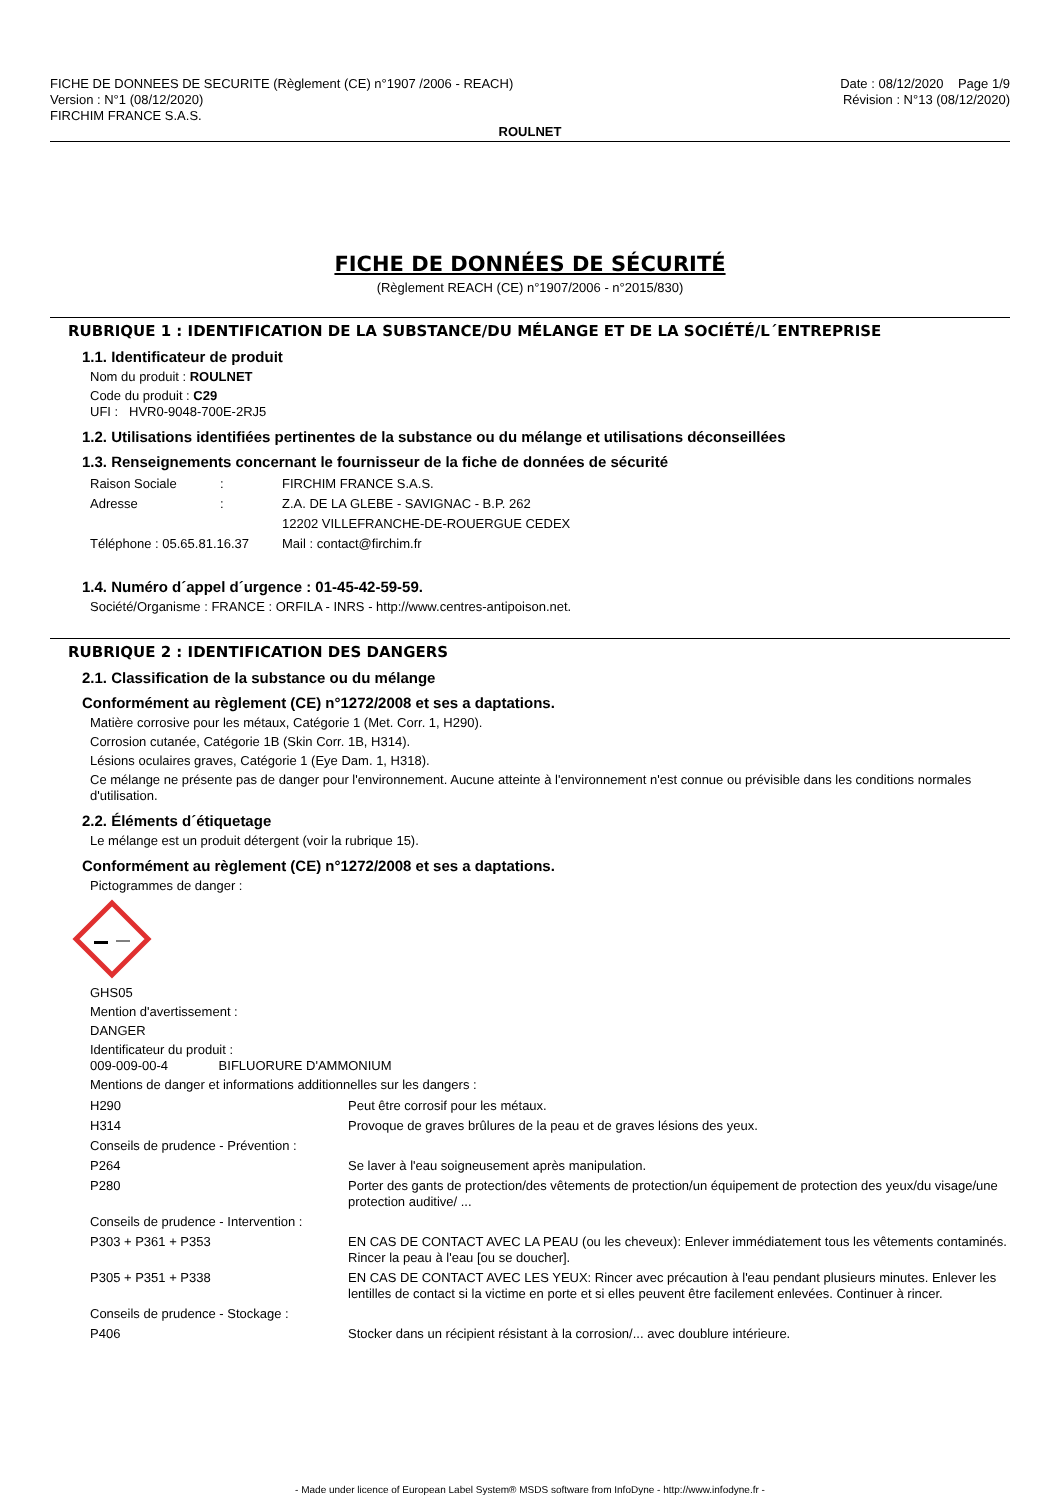FICHE DE DONNEES DE SECURITE (Règlement (CE) n°1907 /2006 - REACH)
Version : N°1 (08/12/2020)
FIRCHIM FRANCE S.A.S.
Date : 08/12/2020 Page 1/9
Révision : N°13 (08/12/2020)
ROULNET
FICHE DE DONNÉES DE SÉCURITÉ
(Règlement REACH (CE) n°1907/2006 - n°2015/830)
RUBRIQUE 1 : IDENTIFICATION DE LA SUBSTANCE/DU MÉLANGE ET DE LA SOCIÉTÉ/L´ENTREPRISE
1.1. Identificateur de produit
Nom du produit : ROULNET
Code du produit : C29
UFI : HVR0-9048-700E-2RJ5
1.2. Utilisations identifiées pertinentes de la substance ou du mélange et utilisations déconseillées
1.3. Renseignements concernant le fournisseur de la fiche de données de sécurité
| Raison Sociale | : | FIRCHIM FRANCE S.A.S. |
| Adresse | : | Z.A. DE LA GLEBE - SAVIGNAC - B.P. 262 |
| | | 12202 VILLEFRANCHE-DE-ROUERGUE CEDEX |
| Téléphone : 05.65.81.16.37 | | Mail : contact@firchim.fr |
1.4. Numéro d´appel d´urgence : 01-45-42-59-59.
Société/Organisme : FRANCE : ORFILA - INRS - http://www.centres-antipoison.net.
RUBRIQUE 2 : IDENTIFICATION DES DANGERS
2.1. Classification de la substance ou du mélange
Conformément au règlement (CE) n°1272/2008 et ses a daptations.
Matière corrosive pour les métaux, Catégorie 1 (Met. Corr. 1, H290).
Corrosion cutanée, Catégorie 1B (Skin Corr. 1B, H314).
Lésions oculaires graves, Catégorie 1 (Eye Dam. 1, H318).
Ce mélange ne présente pas de danger pour l'environnement. Aucune atteinte à l'environnement n'est connue ou prévisible dans les conditions normales d'utilisation.
2.2. Éléments d´étiquetage
Le mélange est un produit détergent (voir la rubrique 15).
Conformément au règlement (CE) n°1272/2008 et ses a daptations.
Pictogrammes de danger :
GHS05
Mention d'avertissement :
DANGER
Identificateur du produit :
009-009-00-4 BIFLUORURE D'AMMONIUM
Mentions de danger et informations additionnelles sur les dangers :
| H290 | Peut être corrosif pour les métaux. |
| H314 | Provoque de graves brûlures de la peau et de graves lésions des yeux. |
| Conseils de prudence - Prévention : | |
| P264 | Se laver à l'eau soigneusement après manipulation. |
| P280 | Porter des gants de protection/des vêtements de protection/un équipement de protection des yeux/du visage/une protection auditive/ ... |
| Conseils de prudence - Intervention : | |
| P303 + P361 + P353 | EN CAS DE CONTACT AVEC LA PEAU (ou les cheveux): Enlever immédiatement tous les vêtements contaminés. Rincer la peau à l'eau [ou se doucher]. |
| P305 + P351 + P338 | EN CAS DE CONTACT AVEC LES YEUX: Rincer avec précaution à l'eau pendant plusieurs minutes. Enlever les lentilles de contact si la victime en porte et si elles peuvent être facilement enlevées. Continuer à rincer. |
| Conseils de prudence - Stockage : | |
| P406 | Stocker dans un récipient résistant à la corrosion/... avec doublure intérieure. |
- Made under licence of European Label System® MSDS software from InfoDyne - http://www.infodyne.fr -